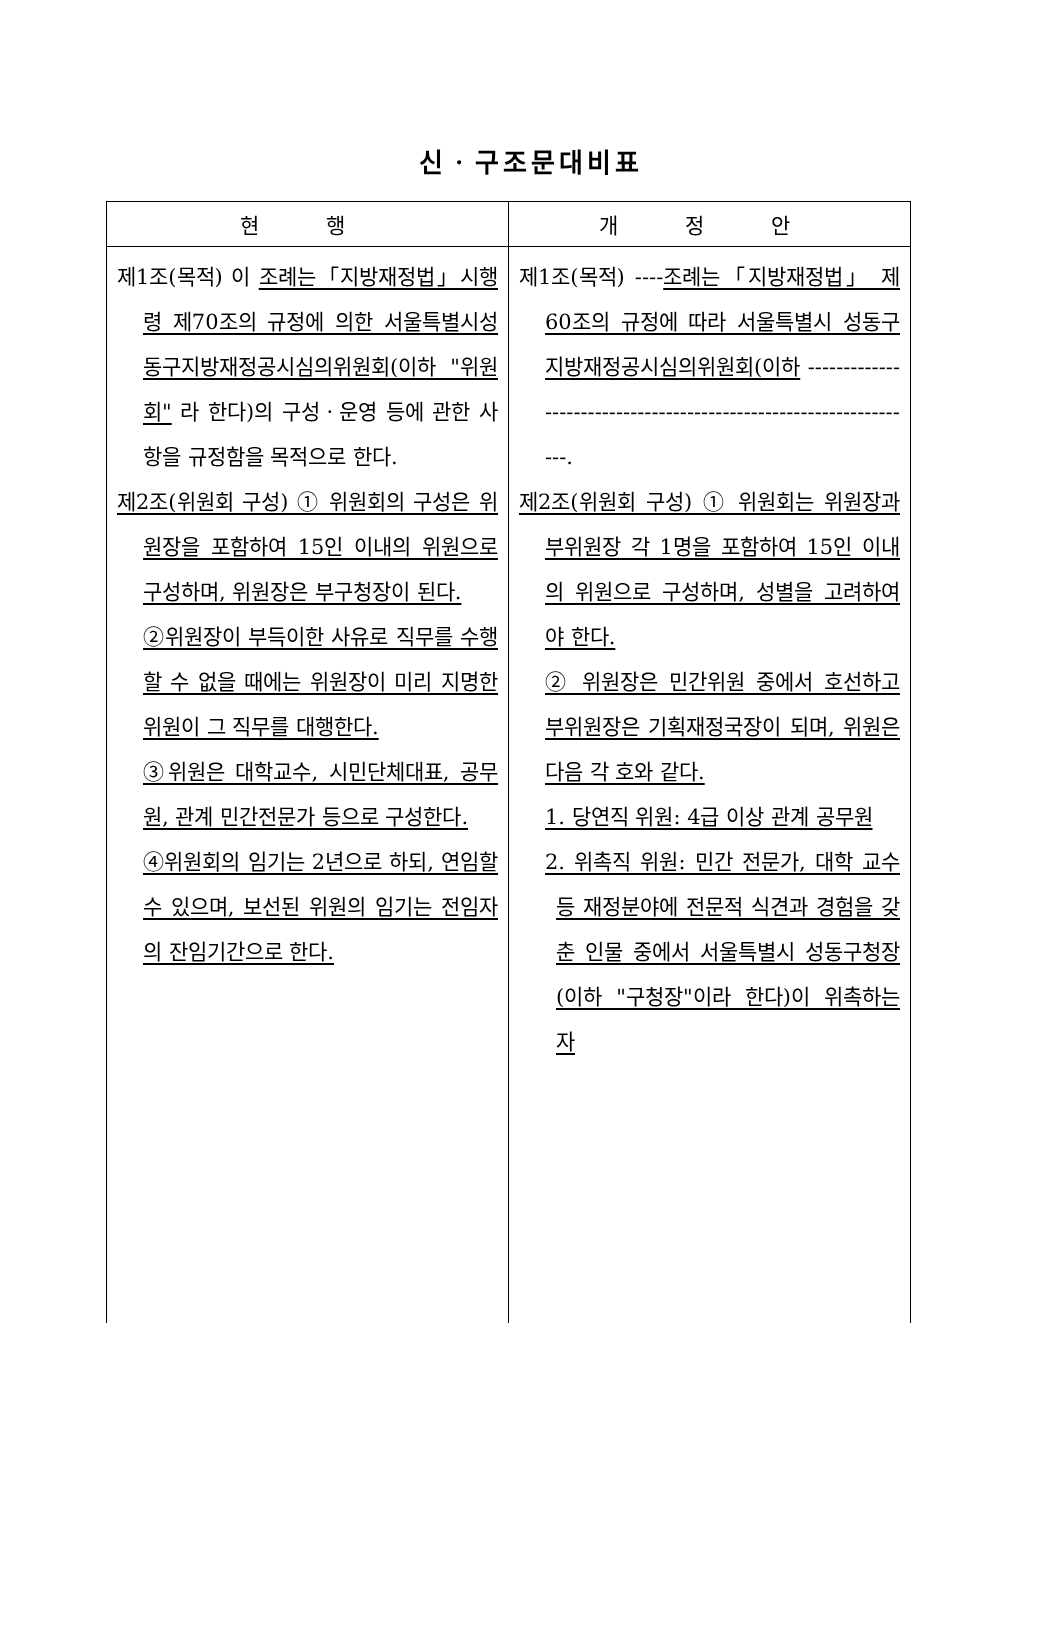신ㆍ구조문대비표
| 현 행 | 개 정 안 |
| --- | --- |
| 제1조(목적) 이 조례는「지방재정법」시행령 제70조의 규정에 의한 서울특별시성동구지방재정공시심의위원회(이하 "위원회" 라 한다)의 구성ㆍ운영 등에 관한 사항을 규정함을 목적으로 한다. 제2조(위원회 구성) ① 위원회의 구성은 위원장을 포함하여 15인 이내의 위원으로 구성하며, 위원장은 부구청장이 된다. ②위원장이 부득이한 사유로 직무를 수행할 수 없을 때에는 위원장이 미리 지명한 위원이 그 직무를 대행한다. ③위원은 대학교수, 시민단체대표, 공무원, 관계 민간전문가 등으로 구성한다. ④위원회의 임기는 2년으로 하되, 연임할 수 있으며, 보선된 위원의 임기는 전임자의 잔임기간으로 한다. | 제1조(목적) ---- 조례는「지방재정법」 제60조의 규정에 따라 서울특별시 성동구 지방재정공시심의위원회(이하 ------------------------------------------------------------------. 제2조(위원회 구성) ① 위원회는 위원장과 부위원장 각 1명을 포함하여 15인 이내의 위원으로 구성하며, 성별을 고려하여야 한다. ② 위원장은 민간위원 중에서 호선하고 부위원장은 기획재정국장이 되며, 위원은 다음 각 호와 같다. 1. 당연직 위원: 4급 이상 관계 공무원 2. 위촉직 위원: 민간 전문가, 대학 교수 등 재정분야에 전문적 식견과 경험을 갖춘 인물 중에서 서울특별시 성동구청장(이하 "구청장"이라 한다)이 위촉하는 자 |